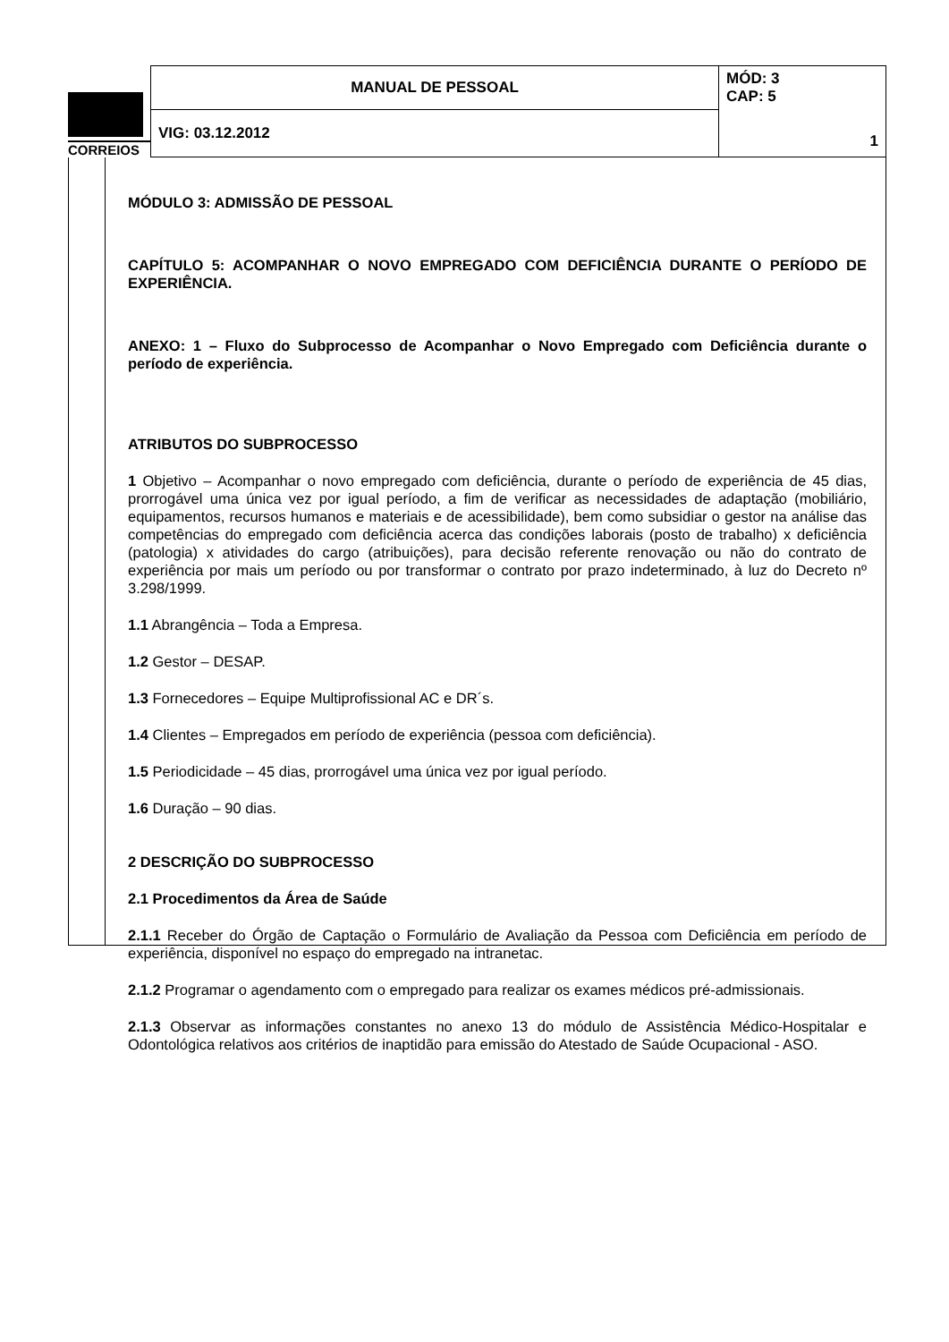| CORREIOS | MANUAL DE PESSOAL | MÓD: 3 CAP: 5 1 |
| | VIG: 03.12.2012 | |
MÓDULO 3: ADMISSÃO DE PESSOAL
CAPÍTULO 5: ACOMPANHAR O NOVO EMPREGADO COM DEFICIÊNCIA DURANTE O PERÍODO DE EXPERIÊNCIA.
ANEXO: 1 – Fluxo do Subprocesso de Acompanhar o Novo Empregado com Deficiência durante o período de experiência.
ATRIBUTOS DO SUBPROCESSO
1 Objetivo – Acompanhar o novo empregado com deficiência, durante o período de experiência de 45 dias, prorrogável uma única vez por igual período, a fim de verificar as necessidades de adaptação (mobiliário, equipamentos, recursos humanos e materiais e de acessibilidade), bem como subsidiar o gestor na análise das competências do empregado com deficiência acerca das condições laborais (posto de trabalho) x deficiência (patologia) x atividades do cargo (atribuições), para decisão referente renovação ou não do contrato de experiência por mais um período ou por transformar o contrato por prazo indeterminado, à luz do Decreto nº 3.298/1999.
1.1 Abrangência – Toda a Empresa.
1.2 Gestor – DESAP.
1.3 Fornecedores – Equipe Multiprofissional AC e DR´s.
1.4 Clientes – Empregados em período de experiência (pessoa com deficiência).
1.5 Periodicidade – 45 dias, prorrogável uma única vez por igual período.
1.6 Duração – 90 dias.
2 DESCRIÇÃO DO SUBPROCESSO
2.1 Procedimentos da Área de Saúde
2.1.1 Receber do Órgão de Captação o Formulário de Avaliação da Pessoa com Deficiência em período de experiência, disponível no espaço do empregado na intranetac.
2.1.2 Programar o agendamento com o empregado para realizar os exames médicos pré-admissionais.
2.1.3 Observar as informações constantes no anexo 13 do módulo de Assistência Médico-Hospitalar e Odontológica relativos aos critérios de inaptidão para emissão do Atestado de Saúde Ocupacional - ASO.